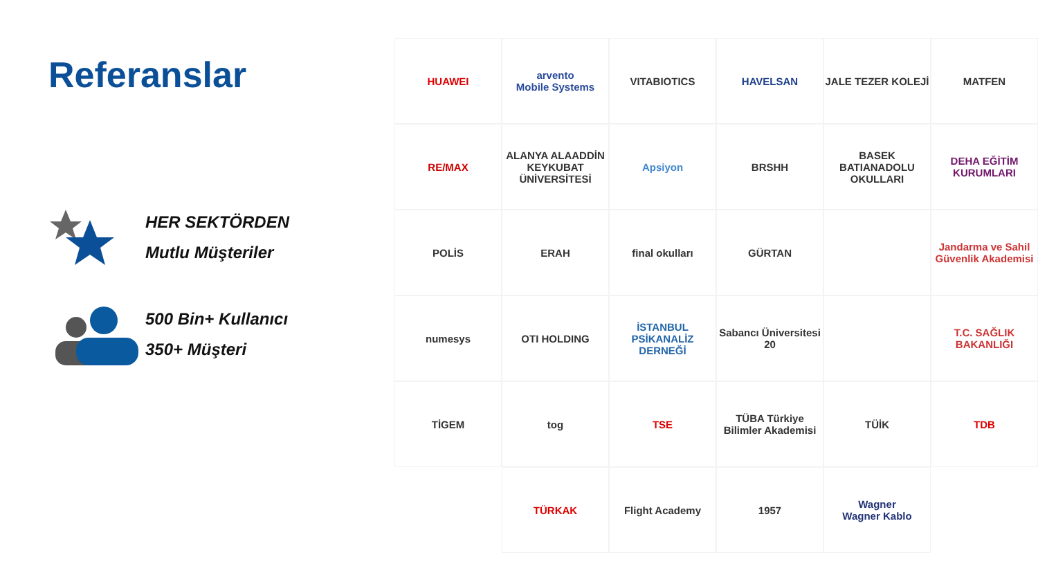Referanslar
HER SEKTÖRDEN
Mutlu Müşteriler
500 Bin+ Kullanıcı
350+ Müşteri
HUAWEI
arvento
Mobile Systems
VITABIOTICS
HAVELSAN
JALE TEZER KOLEJİ
MATFEN
RE/MAX
ALANYA ALAADDİN KEYKUBAT ÜNİVERSİTESİ
Apsiyon
BRSHH
BASEK BATIANADOLU OKULLARI
DEHA EĞİTİM KURUMLARI
POLİS
ERAH
final okulları
GÜRTAN
Jandarma ve Sahil Güvenlik Akademisi
numesys
OTI HOLDING
İSTANBUL PSİKANALİZ DERNEĞİ
Sabancı Üniversitesi 20
T.C. SAĞLIK BAKANLIĞI
TİGEM
tog
TSE
TÜBA Türkiye Bilimler Akademisi
TÜİK
TDB
TÜRKAK
Flight Academy
1957
Wagner
Wagner Kablo